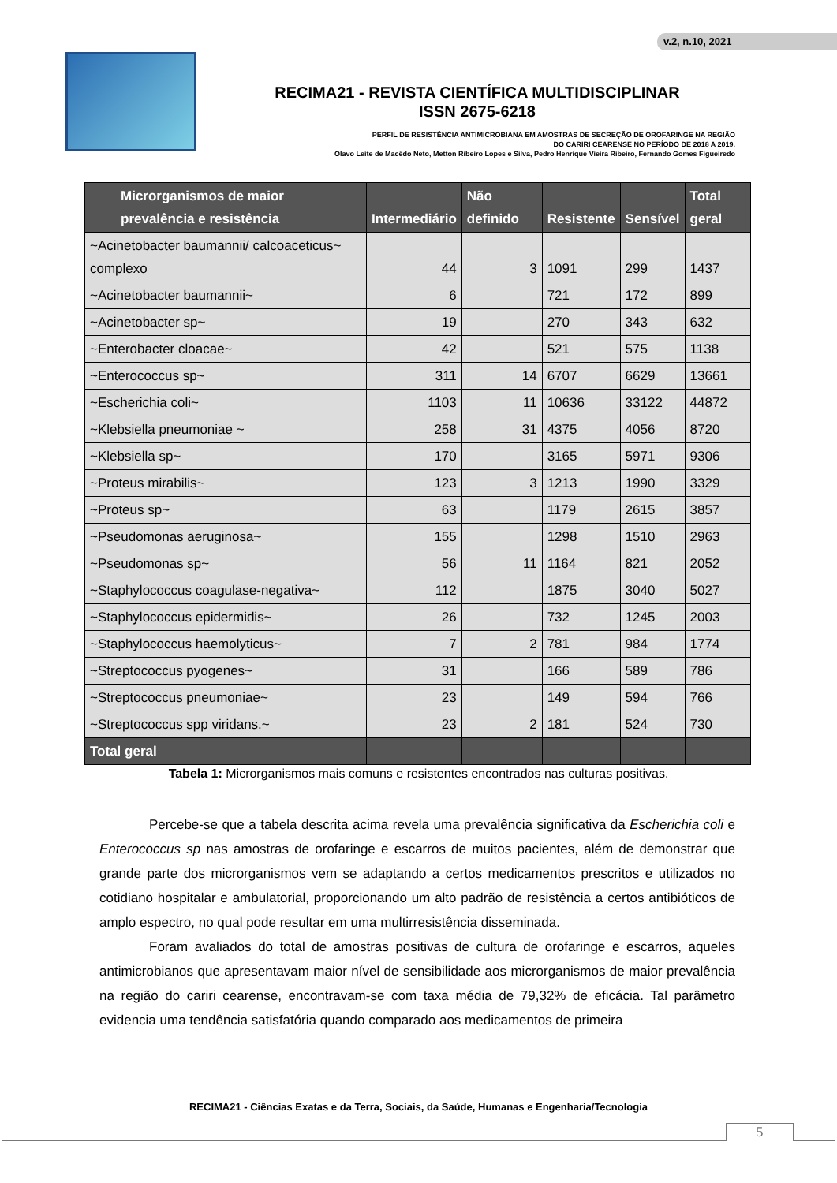v.2, n.10, 2021
RECIMA21 - REVISTA CIENTÍFICA MULTIDISCIPLINAR
ISSN 2675-6218
PERFIL DE RESISTÊNCIA ANTIMICROBIANA EM AMOSTRAS DE SECREÇÃO DE OROFARINGE NA REGIÃO
DO CARIRI CEARENSE NO PERÍODO DE 2018 A 2019.
Olavo Leite de Macêdo Neto, Metton Ribeiro Lopes e Silva, Pedro Henrique Vieira Ribeiro, Fernando Gomes Figueiredo
| Microrganismos de maior prevalência e resistência | Intermediário | Não definido | Resistente | Sensível | Total geral |
| --- | --- | --- | --- | --- | --- |
| ~Acinetobacter baumannii/ calcoaceticus~ complexo | 44 | 3 | 1091 | 299 | 1437 |
| ~Acinetobacter baumannii~ | 6 | | 721 | 172 | 899 |
| ~Acinetobacter sp~ | 19 | | 270 | 343 | 632 |
| ~Enterobacter cloacae~ | 42 | | 521 | 575 | 1138 |
| ~Enterococcus sp~ | 311 | 14 | 6707 | 6629 | 13661 |
| ~Escherichia coli~ | 1103 | 11 | 10636 | 33122 | 44872 |
| ~Klebsiella pneumoniae ~ | 258 | 31 | 4375 | 4056 | 8720 |
| ~Klebsiella sp~ | 170 | | 3165 | 5971 | 9306 |
| ~Proteus mirabilis~ | 123 | 3 | 1213 | 1990 | 3329 |
| ~Proteus sp~ | 63 | | 1179 | 2615 | 3857 |
| ~Pseudomonas aeruginosa~ | 155 | | 1298 | 1510 | 2963 |
| ~Pseudomonas sp~ | 56 | 11 | 1164 | 821 | 2052 |
| ~Staphylococcus coagulase-negativa~ | 112 | | 1875 | 3040 | 5027 |
| ~Staphylococcus epidermidis~ | 26 | | 732 | 1245 | 2003 |
| ~Staphylococcus haemolyticus~ | 7 | 2 | 781 | 984 | 1774 |
| ~Streptococcus pyogenes~ | 31 | | 166 | 589 | 786 |
| ~Streptococcus pneumoniae~ | 23 | | 149 | 594 | 766 |
| ~Streptococcus spp viridans.~ | 23 | 2 | 181 | 524 | 730 |
| Total geral | | | | | |
Tabela 1: Microrganismos mais comuns e resistentes encontrados nas culturas positivas.
Percebe-se que a tabela descrita acima revela uma prevalência significativa da Escherichia coli e Enterococcus sp nas amostras de orofaringe e escarros de muitos pacientes, além de demonstrar que grande parte dos microrganismos vem se adaptando a certos medicamentos prescritos e utilizados no cotidiano hospitalar e ambulatorial, proporcionando um alto padrão de resistência a certos antibióticos de amplo espectro, no qual pode resultar em uma multirresistência disseminada.
Foram avaliados do total de amostras positivas de cultura de orofaringe e escarros, aqueles antimicrobianos que apresentavam maior nível de sensibilidade aos microrganismos de maior prevalência na região do cariri cearense, encontravam-se com taxa média de 79,32% de eficácia. Tal parâmetro evidencia uma tendência satisfatória quando comparado aos medicamentos de primeira
RECIMA21 - Ciências Exatas e da Terra, Sociais, da Saúde, Humanas e Engenharia/Tecnologia
5